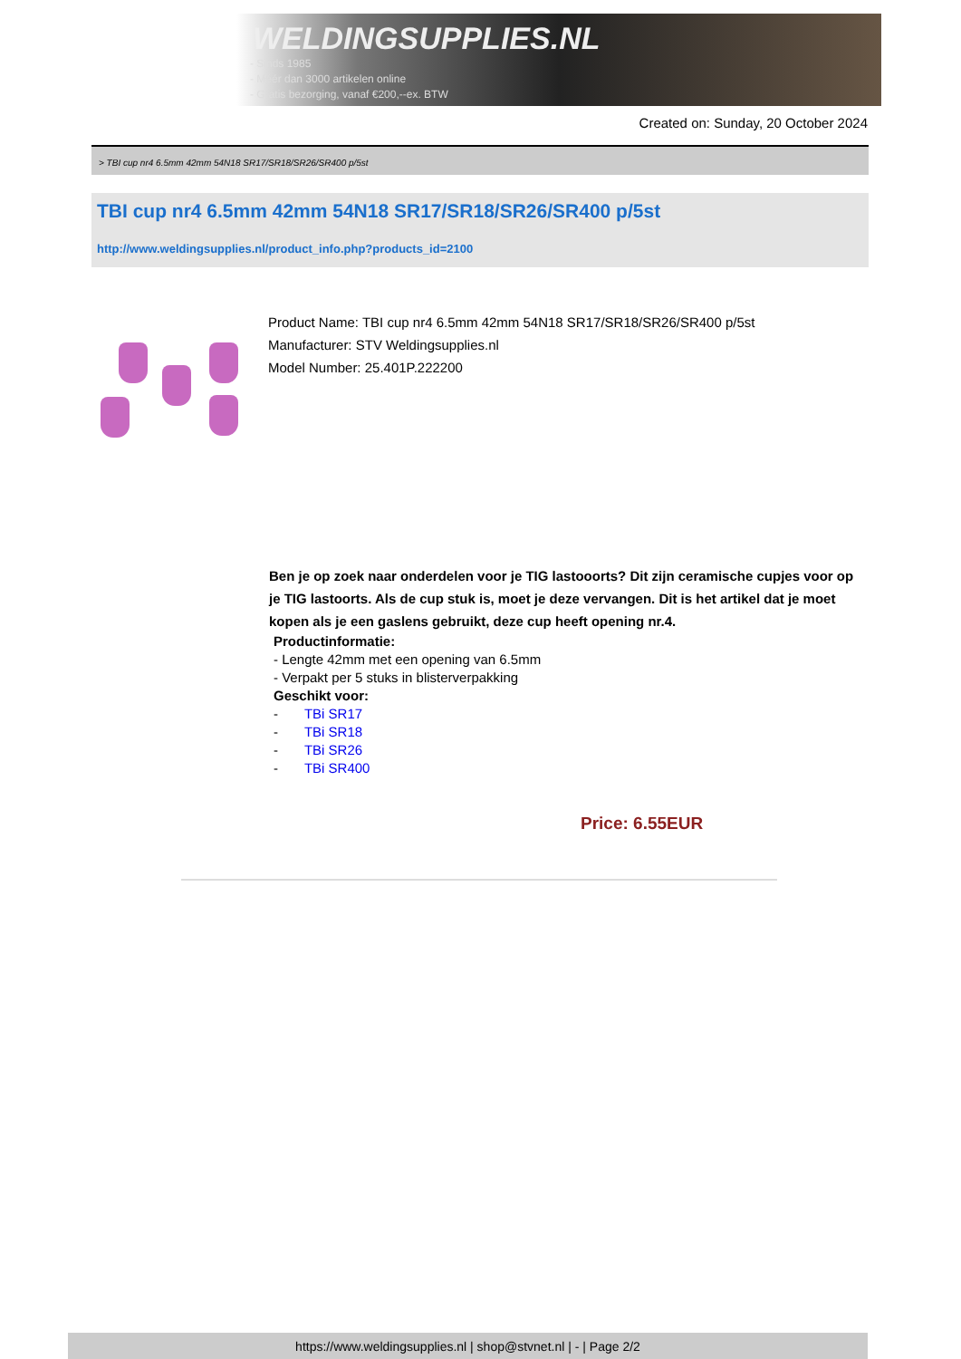WELDINGSUPPLIES.NL
- Sinds 1985
- Méér dan 3000 artikelen online
- Gratis bezorging, vanaf €200,--ex. BTW
Created on: Sunday, 20 October 2024
> TBI cup nr4 6.5mm 42mm 54N18 SR17/SR18/SR26/SR400 p/5st
TBI cup nr4 6.5mm 42mm 54N18 SR17/SR18/SR26/SR400 p/5st
http://www.weldingsupplies.nl/product_info.php?products_id=2100
Product Name: TBI cup nr4 6.5mm 42mm 54N18 SR17/SR18/SR26/SR400 p/5st
Manufacturer: STV Weldingsupplies.nl
Model Number: 25.401P.222200
Ben je op zoek naar onderdelen voor je TIG lastooorts? Dit zijn ceramische cupjes voor op je TIG lastoorts. Als de cup stuk is, moet je deze vervangen. Dit is het artikel dat je moet kopen als je een gaslens gebruikt, deze cup heeft opening nr.4.
Productinformatie:
- Lengte 42mm met een opening van 6.5mm
- Verpakt per 5 stuks in blisterverpakking
Geschikt voor:
- TBi SR17
- TBi SR18
- TBi SR26
- TBi SR400
Price: 6.55EUR
https://www.weldingsupplies.nl | shop@stvnet.nl | - | Page 2/2